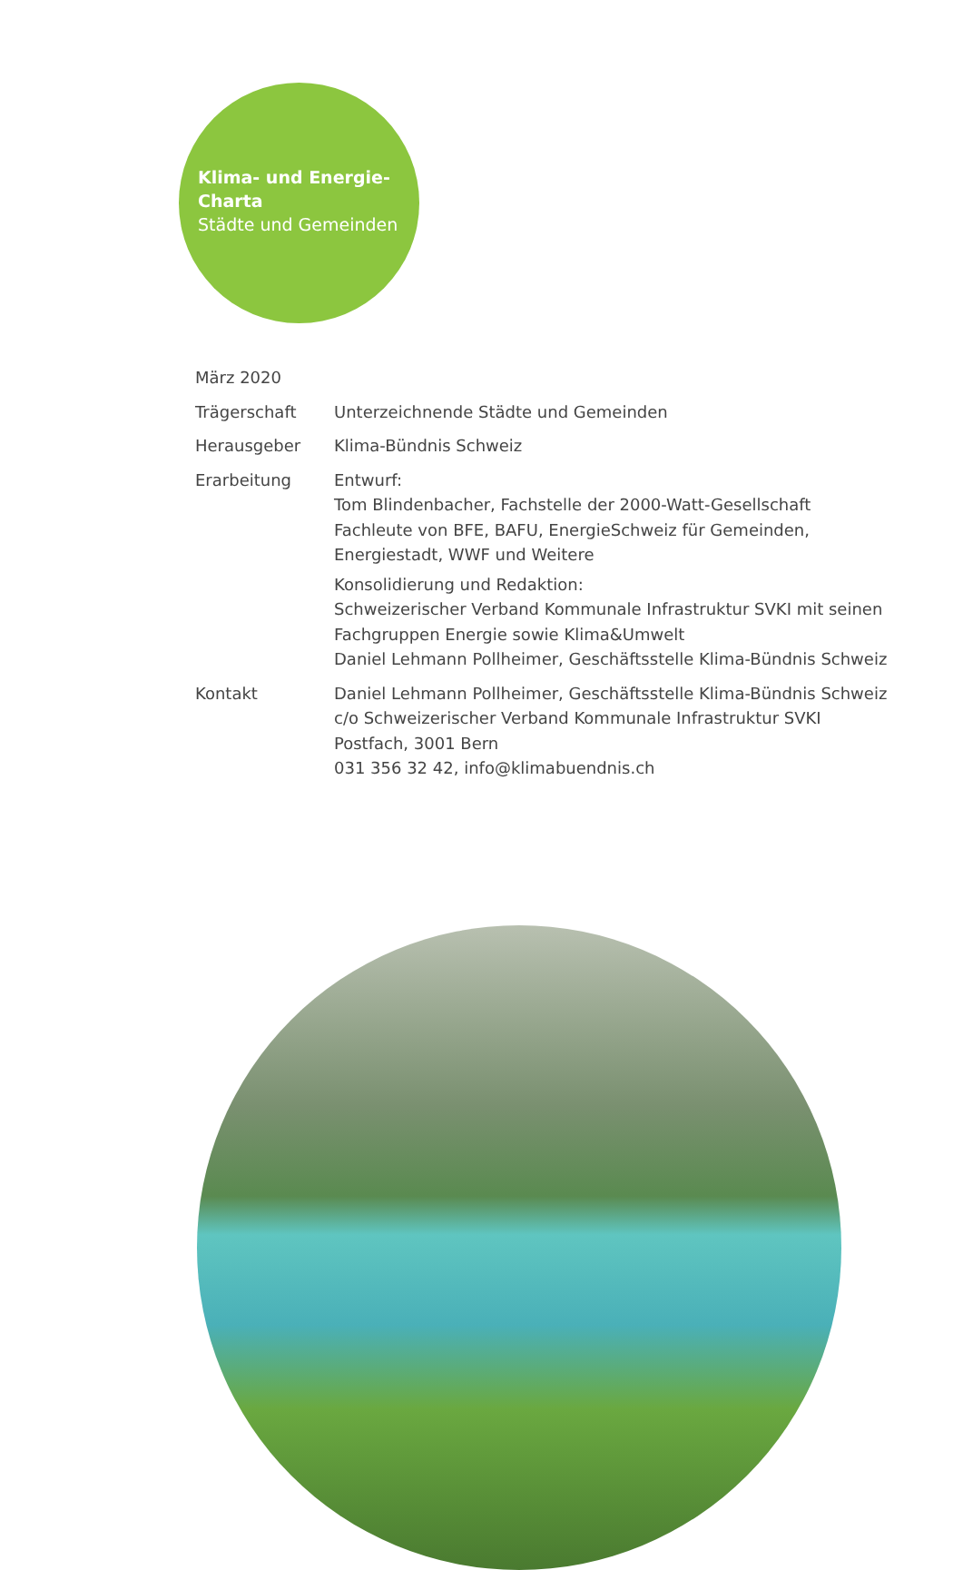Klima- und Energie-
Charta
Städte und Gemeinden
März 2020
Trägerschaft Unterzeichnende Städte und Gemeinden
Herausgeber Klima-Bündnis Schweiz
Erarbeitung Entwurf:
Tom Blindenbacher, Fachstelle der 2000-Watt-Gesellschaft
Fachleute von BFE, BAFU, EnergieSchweiz für Gemeinden,
Energiestadt, WWF und Weitere
Konsolidierung und Redaktion:
Schweizerischer Verband Kommunale Infrastruktur SVKI mit seinen
Fachgruppen Energie sowie Klima&Umwelt
Daniel Lehmann Pollheimer, Geschäftsstelle Klima-Bündnis Schweiz
Kontakt Daniel Lehmann Pollheimer, Geschäftsstelle Klima-Bündnis Schweiz
c/o Schweizerischer Verband Kommunale Infrastruktur SVKI
Postfach, 3001 Bern
031 356 32 42, info@klimabuendnis.ch